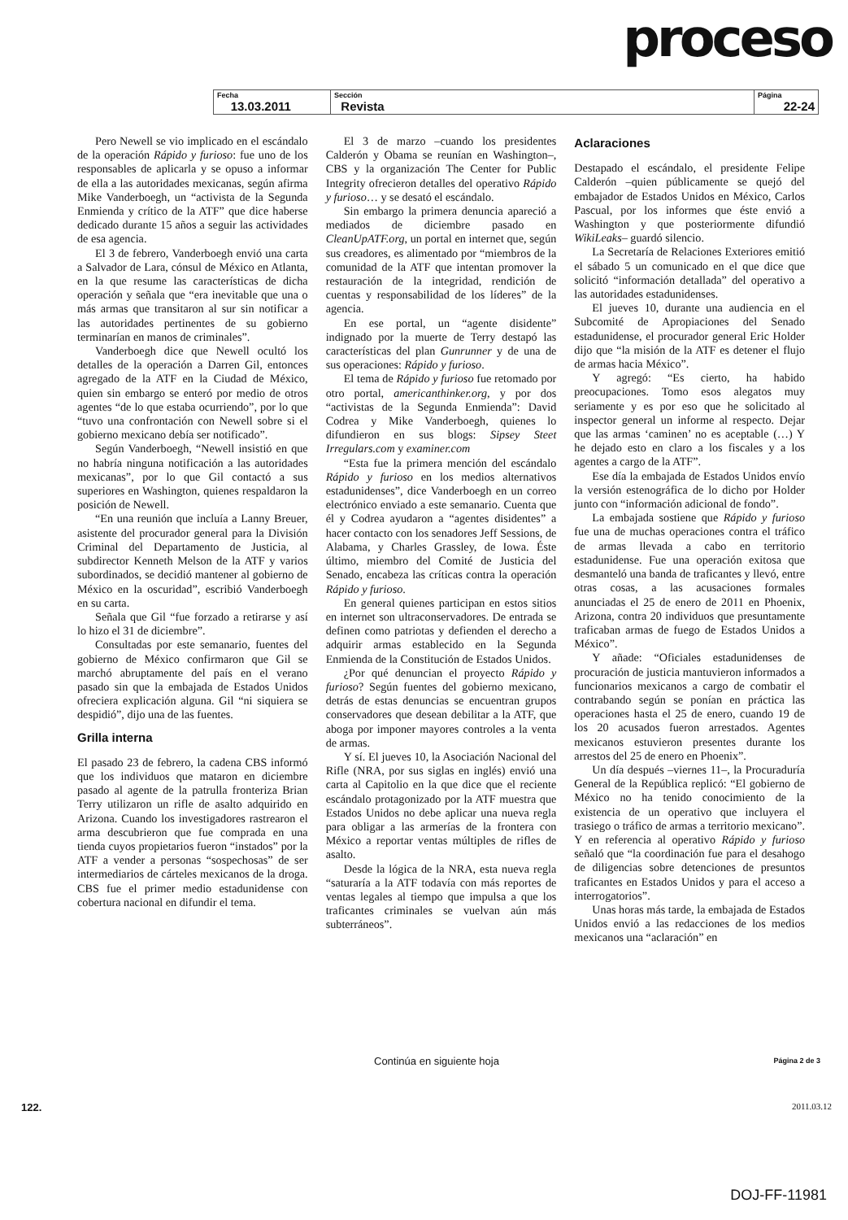proceso
| Fecha 13.03.2011 | Sección Revista | Página 22-24 |
Pero Newell se vio implicado en el escándalo de la operación Rápido y furioso: fue uno de los responsables de aplicarla y se opuso a informar de ella a las autoridades mexicanas, según afirma Mike Vanderboegh, un “activista de la Segunda Enmienda y crítico de la ATF” que dice haberse dedicado durante 15 años a seguir las actividades de esa agencia.
El 3 de febrero, Vanderboegh envió una carta a Salvador de Lara, cónsul de México en Atlanta, en la que resume las características de dicha operación y señala que “era inevitable que una o más armas que transitaron al sur sin notificar a las autoridades pertinentes de su gobierno terminarían en manos de criminales”.
Vanderboegh dice que Newell ocultó los detalles de la operación a Darren Gil, entonces agregado de la ATF en la Ciudad de México, quien sin embargo se enteró por medio de otros agentes “de lo que estaba ocurriendo”, por lo que “tuvo una confrontación con Newell sobre si el gobierno mexicano debía ser notificado”.
Según Vanderboegh, “Newell insistió en que no habría ninguna notificación a las autoridades mexicanas”, por lo que Gil contactó a sus superiores en Washington, quienes respaldaron la posición de Newell.
“En una reunión que incluía a Lanny Breuer, asistente del procurador general para la División Criminal del Departamento de Justicia, al subdirector Kenneth Melson de la ATF y varios subordinados, se decidió mantener al gobierno de México en la oscuridad”, escribió Vanderboegh en su carta.
Señala que Gil “fue forzado a retirarse y así lo hizo el 31 de diciembre”.
Consultadas por este semanario, fuentes del gobierno de México confirmaron que Gil se marchó abruptamente del país en el verano pasado sin que la embajada de Estados Unidos ofreciera explicación alguna. Gil “ni siquiera se despidió”, dijo una de las fuentes.
Grilla interna
El pasado 23 de febrero, la cadena CBS informó que los individuos que mataron en diciembre pasado al agente de la patrulla fronteriza Brian Terry utilizaron un rifle de asalto adquirido en Arizona. Cuando los investigadores rastrearon el arma descubrieron que fue comprada en una tienda cuyos propietarios fueron “instados” por la ATF a vender a personas “sospechosas” de ser intermediarios de cárteles mexicanos de la droga. CBS fue el primer medio estadunidense con cobertura nacional en difundir el tema.
El 3 de marzo –cuando los presidentes Calderón y Obama se reunían en Washington–, CBS y la organización The Center for Public Integrity ofrecieron detalles del operativo Rápido y furioso… y se desató el escándalo.
Sin embargo la primera denuncia apareció a mediados de diciembre pasado en CleanUpATF.org, un portal en internet que, según sus creadores, es alimentado por “miembros de la comunidad de la ATF que intentan promover la restauración de la integridad, rendición de cuentas y responsabilidad de los líderes” de la agencia.
En ese portal, un “agente disidente” indignado por la muerte de Terry destapó las características del plan Gunrunner y de una de sus operaciones: Rápido y furioso.
El tema de Rápido y furioso fue retomado por otro portal, americanthinker.org, y por dos “activistas de la Segunda Enmienda”: David Codrea y Mike Vanderboegh, quienes lo difundieron en sus blogs: Sipsey Steet Irregulars.com y examiner.com
“Esta fue la primera mención del escándalo Rápido y furioso en los medios alternativos estadunidenses”, dice Vanderboegh en un correo electrónico enviado a este semanario. Cuenta que él y Codrea ayudaron a “agentes disidentes” a hacer contacto con los senadores Jeff Sessions, de Alabama, y Charles Grassley, de Iowa. Éste último, miembro del Comité de Justicia del Senado, encabeza las críticas contra la operación Rápido y furioso.
En general quienes participan en estos sitios en internet son ultraconservadores. De entrada se definen como patriotas y defienden el derecho a adquirir armas establecido en la Segunda Enmienda de la Constitución de Estados Unidos.
¿Por qué denuncian el proyecto Rápido y furioso? Según fuentes del gobierno mexicano, detrás de estas denuncias se encuentran grupos conservadores que desean debilitar a la ATF, que aboga por imponer mayores controles a la venta de armas.
Y sí. El jueves 10, la Asociación Nacional del Rifle (NRA, por sus siglas en inglés) envió una carta al Capitolio en la que dice que el reciente escándalo protagonizado por la ATF muestra que Estados Unidos no debe aplicar una nueva regla para obligar a las armerías de la frontera con México a reportar ventas múltiples de rifles de asalto.
Desde la lógica de la NRA, esta nueva regla “saturaría a la ATF todavía con más reportes de ventas legales al tiempo que impulsa a que los traficantes criminales se vuelvan aún más subterráneos”.
Aclaraciones
Destapado el escándalo, el presidente Felipe Calderón –quien públicamente se quejó del embajador de Estados Unidos en México, Carlos Pascual, por los informes que éste envió a Washington y que posteriormente difundió WikiLeaks– guardó silencio.
La Secretaría de Relaciones Exteriores emitió el sábado 5 un comunicado en el que dice que solicitó “información detallada” del operativo a las autoridades estadunidenses.
El jueves 10, durante una audiencia en el Subcomité de Apropiaciones del Senado estadunidense, el procurador general Eric Holder dijo que “la misión de la ATF es detener el flujo de armas hacia México”.
Y agregó: “Es cierto, ha habido preocupaciones. Tomo esos alegatos muy seriamente y es por eso que he solicitado al inspector general un informe al respecto. Dejar que las armas ‘caminen’ no es aceptable (…) Y he dejado esto en claro a los fiscales y a los agentes a cargo de la ATF”.
Ese día la embajada de Estados Unidos envío la versión estenográfica de lo dicho por Holder junto con “información adicional de fondo”.
La embajada sostiene que Rápido y furioso fue una de muchas operaciones contra el tráfico de armas llevada a cabo en territorio estadunidense. Fue una operación exitosa que desmanteló una banda de traficantes y llevó, entre otras cosas, a las acusaciones formales anunciadas el 25 de enero de 2011 en Phoenix, Arizona, contra 20 individuos que presuntamente traficaban armas de fuego de Estados Unidos a México”.
Y añade: “Oficiales estadunidenses de procuración de justicia mantuvieron informados a funcionarios mexicanos a cargo de combatir el contrabando según se ponían en práctica las operaciones hasta el 25 de enero, cuando 19 de los 20 acusados fueron arrestados. Agentes mexicanos estuvieron presentes durante los arrestos del 25 de enero en Phoenix”.
Un día después –viernes 11–, la Procuraduría General de la República replicó: “El gobierno de México no ha tenido conocimiento de la existencia de un operativo que incluyera el trasiego o tráfico de armas a territorio mexicano”. Y en referencia al operativo Rápido y furioso señaló que “la coordinación fue para el desahogo de diligencias sobre detenciones de presuntos traficantes en Estados Unidos y para el acceso a interrogatorios”.
Unas horas más tarde, la embajada de Estados Unidos envió a las redacciones de los medios mexicanos una “aclaración” en
Continúa en siguiente hoja Página 2 de 3
122. 2011.03.12
DOJ-FF-11981